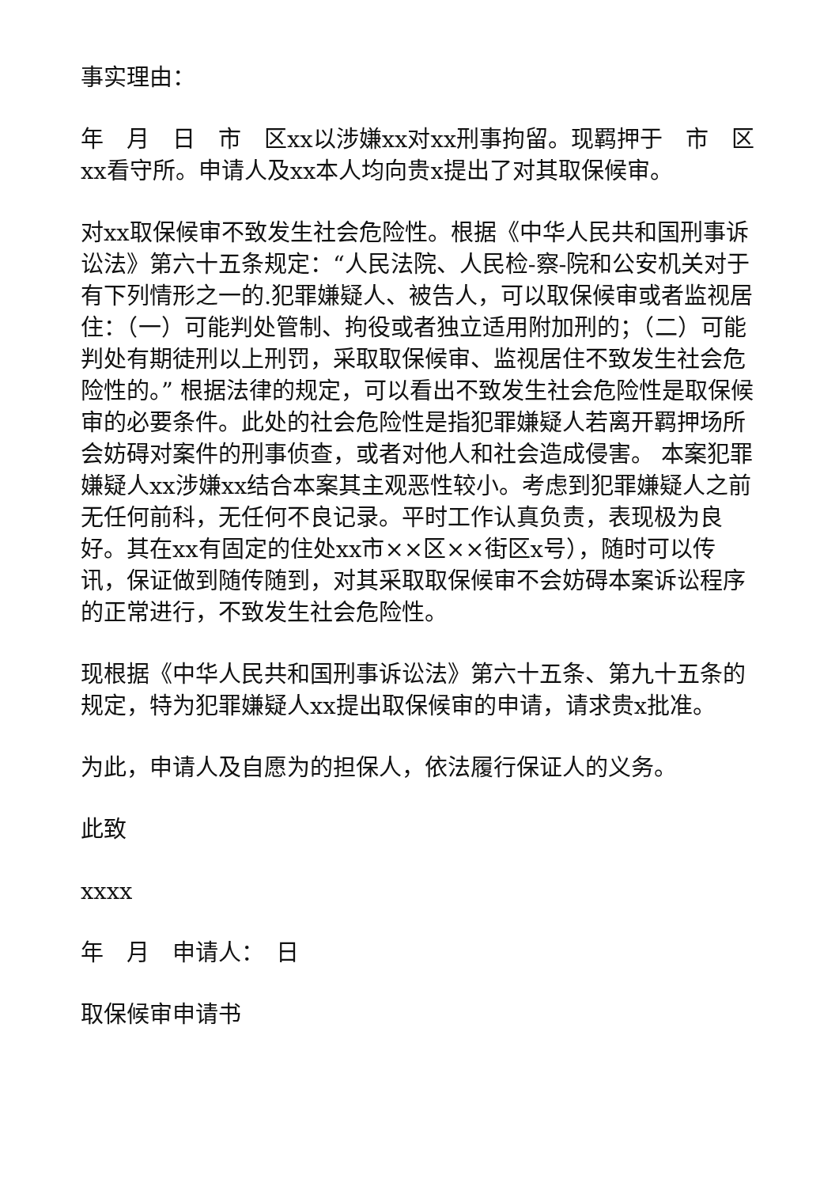事实理由：
年　月　日　市　区xx以涉嫌xx对xx刑事拘留。现羁押于　市　区xx看守所。申请人及xx本人均向贵x提出了对其取保候审。
对xx取保候审不致发生社会危险性。根据《中华人民共和国刑事诉讼法》第六十五条规定：“人民法院、人民检-察-院和公安机关对于有下列情形之一的.犯罪嫌疑人、被告人，可以取保候审或者监视居住：（一）可能判处管制、拘役或者独立适用附加刑的；（二）可能判处有期徒刑以上刑罚，采取取保候审、监视居住不致发生社会危险性的。” 根据法律的规定，可以看出不致发生社会危险性是取保候审的必要条件。此处的社会危险性是指犯罪嫌疑人若离开羁押场所会妨碍对案件的刑事侦查，或者对他人和社会造成侵害。 本案犯罪嫌疑人xx涉嫌xx结合本案其主观恶性较小。考虑到犯罪嫌疑人之前无任何前科，无任何不良记录。平时工作认真负责，表现极为良好。其在xx有固定的住处xx市××区××街区x号），随时可以传讯，保证做到随传随到，对其采取取保候审不会妨碍本案诉讼程序的正常进行，不致发生社会危险性。
现根据《中华人民共和国刑事诉讼法》第六十五条、第九十五条的规定，特为犯罪嫌疑人xx提出取保候审的申请，请求贵x批准。
为此，申请人及自愿为的担保人，依法履行保证人的义务。
此致
xxxx
年　月　申请人：　日
取保候审申请书